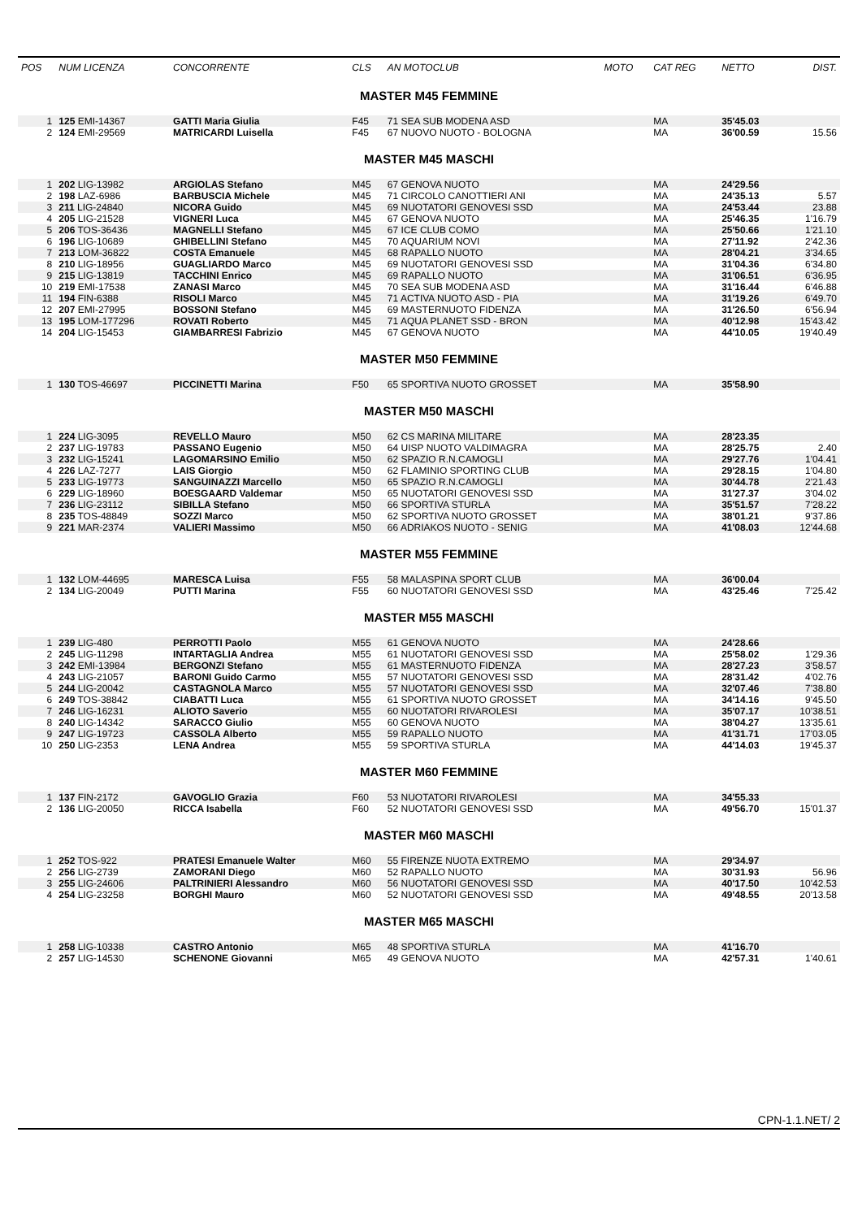| POS | NUM LICENZA | CONCORRENTE | CLS | AN MOTOCLUB | MOTO | CAT REG | NETTO | DIST. |
| --- | --- | --- | --- | --- | --- | --- | --- | --- |
| MASTER M45 FEMMINE | | | | | | | | |
| 1 | 125 EMI-14367 | GATTI Maria Giulia | F45 | 71 SEA SUB MODENA ASD | | MA | 35'45.03 | |
| 2 | 124 EMI-29569 | MATRICARDI Luisella | F45 | 67 NUOVO NUOTO - BOLOGNA | | MA | 36'00.59 | 15.56 |
| MASTER M45 MASCHI | | | | | | | | |
| 1 | 202 LIG-13982 | ARGIOLAS Stefano | M45 | 67 GENOVA NUOTO | | MA | 24'29.56 | |
| 2 | 198 LAZ-6986 | BARBUSCIA Michele | M45 | 71 CIRCOLO CANOTTIERI ANI | | MA | 24'35.13 | 5.57 |
| 3 | 211 LIG-24840 | NICORA Guido | M45 | 69 NUOTATORI GENOVESI SSD | | MA | 24'53.44 | 23.88 |
| 4 | 205 LIG-21528 | VIGNERI Luca | M45 | 67 GENOVA NUOTO | | MA | 25'46.35 | 1'16.79 |
| 5 | 206 TOS-36436 | MAGNELLI Stefano | M45 | 67 ICE CLUB COMO | | MA | 25'50.66 | 1'21.10 |
| 6 | 196 LIG-10689 | GHIBELLINI Stefano | M45 | 70 AQUARIUM NOVI | | MA | 27'11.92 | 2'42.36 |
| 7 | 213 LOM-36822 | COSTA Emanuele | M45 | 68 RAPALLO NUOTO | | MA | 28'04.21 | 3'34.65 |
| 8 | 210 LIG-18956 | GUAGLIARDO Marco | M45 | 69 NUOTATORI GENOVESI SSD | | MA | 31'04.36 | 6'34.80 |
| 9 | 215 LIG-13819 | TACCHINI Enrico | M45 | 69 RAPALLO NUOTO | | MA | 31'06.51 | 6'36.95 |
| 10 | 219 EMI-17538 | ZANASI Marco | M45 | 70 SEA SUB MODENA ASD | | MA | 31'16.44 | 6'46.88 |
| 11 | 194 FIN-6388 | RISOLI Marco | M45 | 71 ACTIVA NUOTO ASD - PIA | | MA | 31'19.26 | 6'49.70 |
| 12 | 207 EMI-27995 | BOSSONI Stefano | M45 | 69 MASTERNUOTO FIDENZA | | MA | 31'26.50 | 6'56.94 |
| 13 | 195 LOM-177296 | ROVATI Roberto | M45 | 71 AQUA PLANET SSD - BRON | | MA | 40'12.98 | 15'43.42 |
| 14 | 204 LIG-15453 | GIAMBARRESI Fabrizio | M45 | 67 GENOVA NUOTO | | MA | 44'10.05 | 19'40.49 |
| MASTER M50 FEMMINE | | | | | | | | |
| 1 | 130 TOS-46697 | PICCINETTI Marina | F50 | 65 SPORTIVA NUOTO GROSSET | | MA | 35'58.90 | |
| MASTER M50 MASCHI | | | | | | | | |
| 1 | 224 LIG-3095 | REVELLO Mauro | M50 | 62 CS MARINA MILITARE | | MA | 28'23.35 | |
| 2 | 237 LIG-19783 | PASSANO Eugenio | M50 | 64 UISP NUOTO VALDIMAGRA | | MA | 28'25.75 | 2.40 |
| 3 | 232 LIG-15241 | LAGOMARSINO Emilio | M50 | 62 SPAZIO R.N.CAMOGLI | | MA | 29'27.76 | 1'04.41 |
| 4 | 226 LAZ-7277 | LAIS Giorgio | M50 | 62 FLAMINIO SPORTING CLUB | | MA | 29'28.15 | 1'04.80 |
| 5 | 233 LIG-19773 | SANGUINAZZI Marcello | M50 | 65 SPAZIO R.N.CAMOGLI | | MA | 30'44.78 | 2'21.43 |
| 6 | 229 LIG-18960 | BOESGAARD Valdemar | M50 | 65 NUOTATORI GENOVESI SSD | | MA | 31'27.37 | 3'04.02 |
| 7 | 236 LIG-23112 | SIBILLA Stefano | M50 | 66 SPORTIVA STURLA | | MA | 35'51.57 | 7'28.22 |
| 8 | 235 TOS-48849 | SOZZI Marco | M50 | 62 SPORTIVA NUOTO GROSSET | | MA | 38'01.21 | 9'37.86 |
| 9 | 221 MAR-2374 | VALIERI Massimo | M50 | 66 ADRIAKOS NUOTO - SENIG | | MA | 41'08.03 | 12'44.68 |
| MASTER M55 FEMMINE | | | | | | | | |
| 1 | 132 LOM-44695 | MARESCA Luisa | F55 | 58 MALASPINA SPORT CLUB | | MA | 36'00.04 | |
| 2 | 134 LIG-20049 | PUTTI Marina | F55 | 60 NUOTATORI GENOVESI SSD | | MA | 43'25.46 | 7'25.42 |
| MASTER M55 MASCHI | | | | | | | | |
| 1 | 239 LIG-480 | PERROTTI Paolo | M55 | 61 GENOVA NUOTO | | MA | 24'28.66 | |
| 2 | 245 LIG-11298 | INTARTAGLIA Andrea | M55 | 61 NUOTATORI GENOVESI SSD | | MA | 25'58.02 | 1'29.36 |
| 3 | 242 EMI-13984 | BERGONZI Stefano | M55 | 61 MASTERNUOTO FIDENZA | | MA | 28'27.23 | 3'58.57 |
| 4 | 243 LIG-21057 | BARONI Guido Carmo | M55 | 57 NUOTATORI GENOVESI SSD | | MA | 28'31.42 | 4'02.76 |
| 5 | 244 LIG-20042 | CASTAGNOLA Marco | M55 | 57 NUOTATORI GENOVESI SSD | | MA | 32'07.46 | 7'38.80 |
| 6 | 249 TOS-38842 | CIABATTI Luca | M55 | 61 SPORTIVA NUOTO GROSSET | | MA | 34'14.16 | 9'45.50 |
| 7 | 246 LIG-16231 | ALIOTO Saverio | M55 | 60 NUOTATORI RIVAROLESI | | MA | 35'07.17 | 10'38.51 |
| 8 | 240 LIG-14342 | SARACCO Giulio | M55 | 60 GENOVA NUOTO | | MA | 38'04.27 | 13'35.61 |
| 9 | 247 LIG-19723 | CASSOLA Alberto | M55 | 59 RAPALLO NUOTO | | MA | 41'31.71 | 17'03.05 |
| 10 | 250 LIG-2353 | LENA Andrea | M55 | 59 SPORTIVA STURLA | | MA | 44'14.03 | 19'45.37 |
| MASTER M60 FEMMINE | | | | | | | | |
| 1 | 137 FIN-2172 | GAVOGLIO Grazia | F60 | 53 NUOTATORI RIVAROLESI | | MA | 34'55.33 | |
| 2 | 136 LIG-20050 | RICCA Isabella | F60 | 52 NUOTATORI GENOVESI SSD | | MA | 49'56.70 | 15'01.37 |
| MASTER M60 MASCHI | | | | | | | | |
| 1 | 252 TOS-922 | PRATESI Emanuele Walter | M60 | 55 FIRENZE NUOTA EXTREMO | | MA | 29'34.97 | |
| 2 | 256 LIG-2739 | ZAMORANI Diego | M60 | 52 RAPALLO NUOTO | | MA | 30'31.93 | 56.96 |
| 3 | 255 LIG-24606 | PALTRINIERI Alessandro | M60 | 56 NUOTATORI GENOVESI SSD | | MA | 40'17.50 | 10'42.53 |
| 4 | 254 LIG-23258 | BORGHI Mauro | M60 | 52 NUOTATORI GENOVESI SSD | | MA | 49'48.55 | 20'13.58 |
| MASTER M65 MASCHI | | | | | | | | |
| 1 | 258 LIG-10338 | CASTRO Antonio | M65 | 48 SPORTIVA STURLA | | MA | 41'16.70 | |
| 2 | 257 LIG-14530 | SCHENONE Giovanni | M65 | 49 GENOVA NUOTO | | MA | 42'57.31 | 1'40.61 |
CPN-1.1.NET/ 2